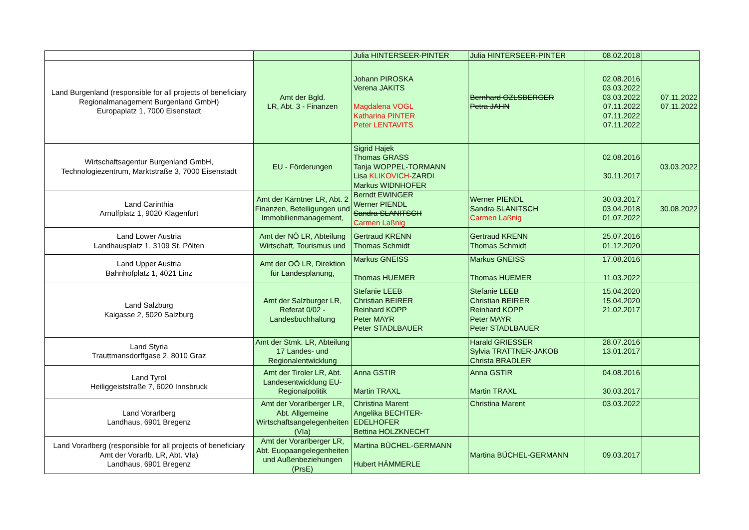| | | Julia HINTERSEER-PINTER | Julia HINTERSEER-PINTER | 08.02.2018 | |
| Land Burgenland (responsible for all projects of beneficiary Regionalmanagement Burgenland GmbH) Europaplatz 1, 7000 Eisenstadt | Amt der Bgld. LR, Abt. 3 - Finanzen | Johann PIROSKA Verena JAKITS Magdalena VOGL Katharina PINTER Peter LENTAVITS | Bernhard OZLSBERGER Petra JAHN | 02.08.2016 03.03.2022 03.03.2022 07.11.2022 07.11.2022 07.11.2022 | 07.11.2022 07.11.2022 |
| Wirtschaftsagentur Burgenland GmbH, Technologiezentrum, Marktstraße 3, 7000 Eisenstadt | EU - Förderungen | Sigrid Hajek Thomas GRASS Tanja WOPPEL-TORMANN Lisa KLIKOVICH- ZARDI Markus WIDNHOFER | | 02.08.2016 30.11.2017 | 03.03.2022 |
| Land Carinthia Arnulfplatz 1, 9020 Klagenfurt | Amt der Kärntner LR, Abt. 2 Finanzen, Beteiligungen und Immobilienmanagement, | Berndt EWINGER Werner PIENDL Sandra SLANITSCH Carmen Laßnig | Werner PIENDL Sandra SLANITSCH Carmen Laßnig | 30.03.2017 03.04.2018 01.07.2022 | 30.08.2022 |
| Land Lower Austria Landhausplatz 1, 3109 St. Pölten | Amt der NÖ LR, Abteilung Wirtschaft, Tourismus und | Gertraud KRENN Thomas Schmidt | Gertraud KRENN Thomas Schmidt | 25.07.2016 01.12.2020 | |
| Land Upper Austria Bahnhofplatz 1, 4021 Linz | Amt der OÖ LR, Direktion für Landesplanung, | Markus GNEISS Thomas HUEMER | Markus GNEISS Thomas HUEMER | 17.08.2016 11.03.2022 | |
| Land Salzburg Kaigasse 2, 5020 Salzburg | Amt der Salzburger LR, Referat 0/02 - Landesbuchhaltung | Stefanie LEEB Christian BEIRER Reinhard KOPP Peter MAYR Peter STADLBAUER | Stefanie LEEB Christian BEIRER Reinhard KOPP Peter MAYR Peter STADLBAUER | 15.04.2020 15.04.2020 21.02.2017 | |
| Land Styria Trauttmansdorffgase 2, 8010 Graz | Amt der Stmk. LR, Abteilung 17 Landes- und Regionalentwicklung | | Harald GRIESSER Sylvia TRATTNER-JAKOB Christa BRADLER | 28.07.2016 13.01.2017 | |
| Land Tyrol Heiliggeiststraße 7, 6020 Innsbruck | Amt der Tiroler LR, Abt. Landesentwicklung EU-Regionalpolitik | Anna GSTIR Martin TRAXL | Anna GSTIR Martin TRAXL | 04.08.2016 30.03.2017 | |
| Land Vorarlberg Landhaus, 6901 Bregenz | Amt der Vorarlberger LR, Abt. Allgemeine Wirtschaftsangelegenheiten (VIa) | Christina Marent Angelika BECHTER-EDELHOFER Bettina HOLZKNECHT | Christina Marent | 03.03.2022 | |
| Land Vorarlberg (responsible for all projects of beneficiary Amt der Vorarlb. LR, Abt. VIa) Landhaus, 6901 Bregenz | Amt der Vorarlberger LR, Abt. Euopaangelegenheiten und Außenbeziehungen (PrsE) | Martina BÜCHEL-GERMANN Hubert HÄMMERLE | Martina BÜCHEL-GERMANN | 09.03.2017 | |